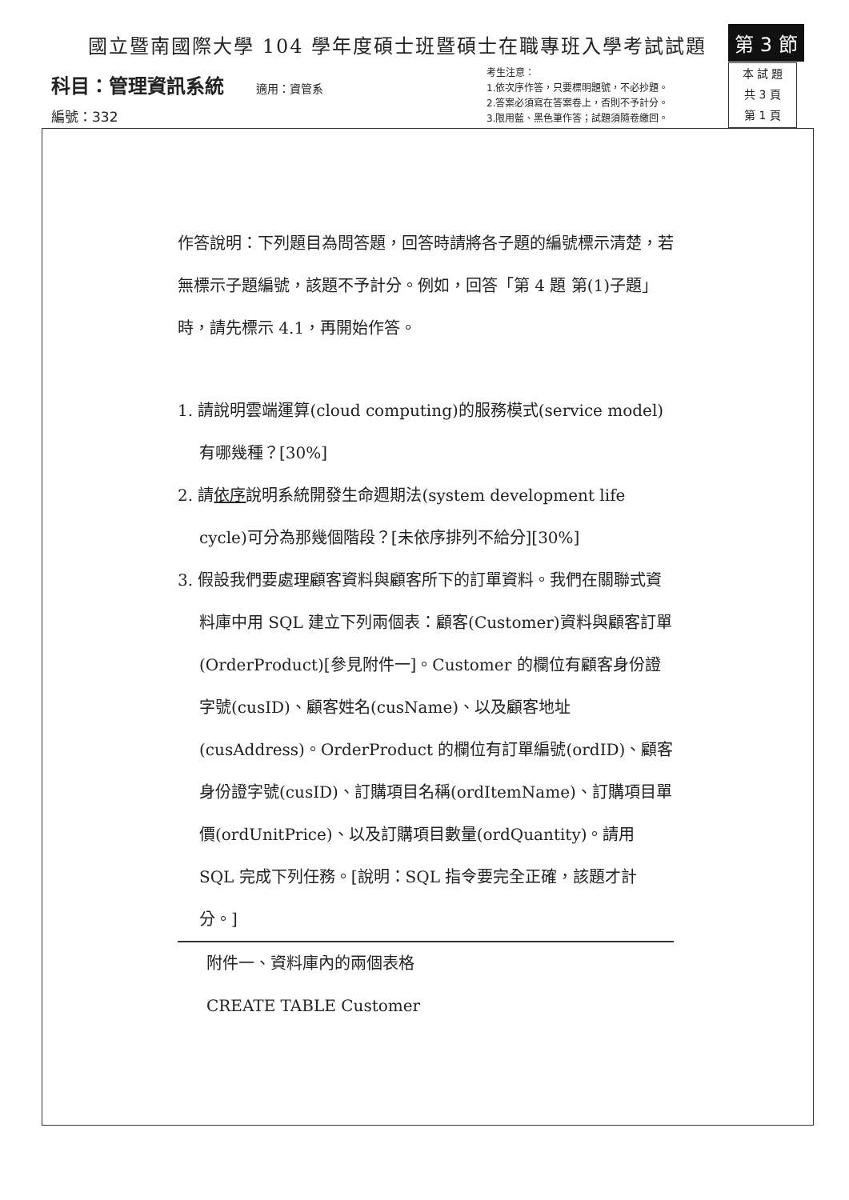國立暨南國際大學 104 學年度碩士班暨碩士在職專班入學考試試題
第 3 節
科目：管理資訊系統 適用：資管系
編號：332
考生注意：
1.依次序作答，只要標明題號，不必抄題。
2.答案必須寫在答案卷上，否則不予計分。
3.限用藍、黑色筆作答；試題須隨卷繳回。
本 試 題
共 3 頁
第 1 頁
作答說明：下列題目為問答題，回答時請將各子題的編號標示清楚，若無標示子題編號，該題不予計分。例如，回答「第 4 題 第(1)子題」時，請先標示 4.1，再開始作答。
1. 請說明雲端運算(cloud computing)的服務模式(service model)有哪幾種？[30%]
2. 請依序說明系統開發生命週期法(system development life cycle)可分為那幾個階段？[未依序排列不給分][30%]
3. 假設我們要處理顧客資料與顧客所下的訂單資料。我們在關聯式資料庫中用 SQL 建立下列兩個表：顧客(Customer)資料與顧客訂單(OrderProduct)[參見附件一]。Customer 的欄位有顧客身份證字號(cusID)、顧客姓名(cusName)、以及顧客地址(cusAddress)。OrderProduct 的欄位有訂單編號(ordID)、顧客身份證字號(cusID)、訂購項目名稱(ordItemName)、訂購項目單價(ordUnitPrice)、以及訂購項目數量(ordQuantity)。請用 SQL 完成下列任務。[說明：SQL 指令要完全正確，該題才計分。]
附件一、資料庫內的兩個表格
CREATE TABLE Customer